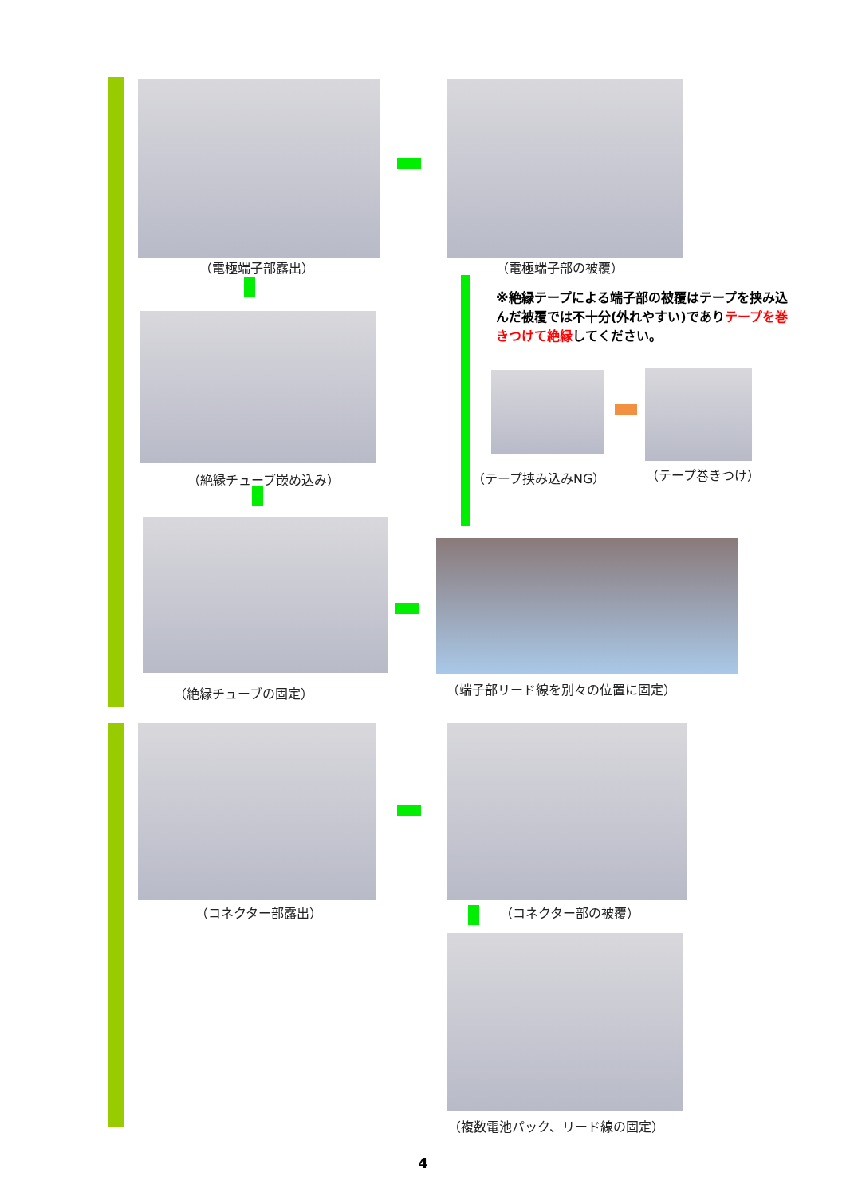（電極端子部露出） （電極端子部の被覆）
※絶縁テープによる端子部の被覆はテープを挟み込んだ被覆では不十分(外れやすい)でありテープを巻きつけて絶縁してください。
（絶縁チューブ嵌め込み） （テープ挟み込みNG） （テープ巻きつけ）
（絶縁チューブの固定） （端子部リード線を別々の位置に固定）
（コネクター部露出） （コネクター部の被覆）
（複数電池パック、リード線の固定）
4